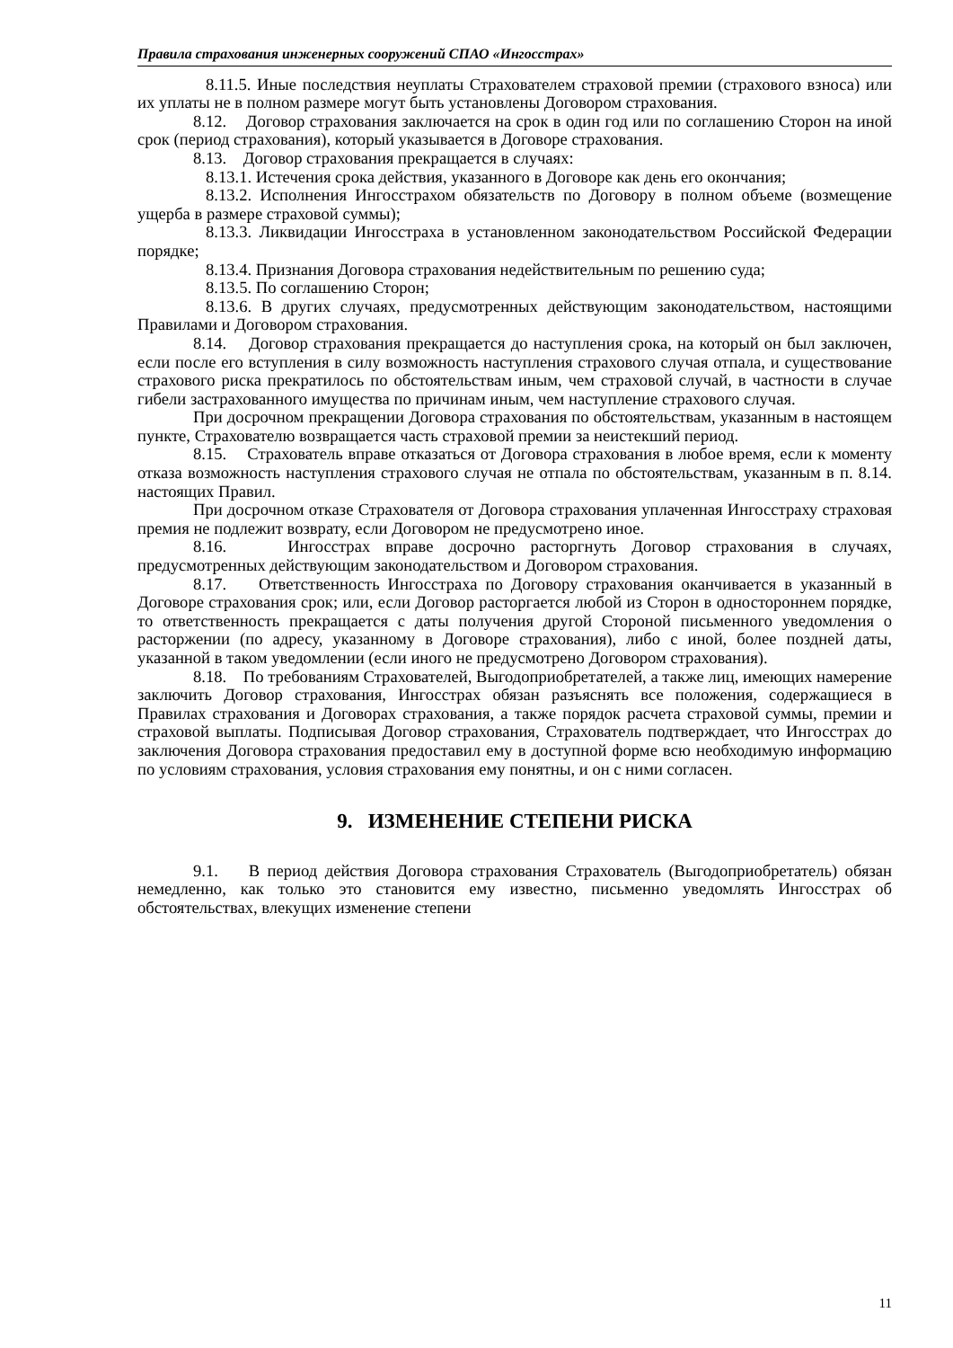Правила страхования инженерных сооружений СПАО «Ингосстрах»
8.11.5. Иные последствия неуплаты Страхователем страховой премии (страхового взноса) или их уплаты не в полном размере могут быть установлены Договором страхования.
8.12. Договор страхования заключается на срок в один год или по соглашению Сторон на иной срок (период страхования), который указывается в Договоре страхования.
8.13. Договор страхования прекращается в случаях:
8.13.1. Истечения срока действия, указанного в Договоре как день его окончания;
8.13.2. Исполнения Ингосстрахом обязательств по Договору в полном объеме (возмещение ущерба в размере страховой суммы);
8.13.3. Ликвидации Ингосстраха в установленном законодательством Российской Федерации порядке;
8.13.4. Признания Договора страхования недействительным по решению суда;
8.13.5. По соглашению Сторон;
8.13.6. В других случаях, предусмотренных действующим законодательством, настоящими Правилами и Договором страхования.
8.14. Договор страхования прекращается до наступления срока, на который он был заключен, если после его вступления в силу возможность наступления страхового случая отпала, и существование страхового риска прекратилось по обстоятельствам иным, чем страховой случай, в частности в случае гибели застрахованного имущества по причинам иным, чем наступление страхового случая.
При досрочном прекращении Договора страхования по обстоятельствам, указанным в настоящем пункте, Страхователю возвращается часть страховой премии за неистекший период.
8.15. Страхователь вправе отказаться от Договора страхования в любое время, если к моменту отказа возможность наступления страхового случая не отпала по обстоятельствам, указанным в п. 8.14. настоящих Правил.
При досрочном отказе Страхователя от Договора страхования уплаченная Ингосстраху страховая премия не подлежит возврату, если Договором не предусмотрено иное.
8.16. Ингосстрах вправе досрочно расторгнуть Договор страхования в случаях, предусмотренных действующим законодательством и Договором страхования.
8.17. Ответственность Ингосстраха по Договору страхования оканчивается в указанный в Договоре страхования срок; или, если Договор расторгается любой из Сторон в одностороннем порядке, то ответственность прекращается с даты получения другой Стороной письменного уведомления о расторжении (по адресу, указанному в Договоре страхования), либо с иной, более поздней даты, указанной в таком уведомлении (если иного не предусмотрено Договором страхования).
8.18. По требованиям Страхователей, Выгодоприобретателей, а также лиц, имеющих намерение заключить Договор страхования, Ингосстрах обязан разъяснять все положения, содержащиеся в Правилах страхования и Договорах страхования, а также порядок расчета страховой суммы, премии и страховой выплаты. Подписывая Договор страхования, Страхователь подтверждает, что Ингосстрах до заключения Договора страхования предоставил ему в доступной форме всю необходимую информацию по условиям страхования, условия страхования ему понятны, и он с ними согласен.
9. ИЗМЕНЕНИЕ СТЕПЕНИ РИСКА
9.1. В период действия Договора страхования Страхователь (Выгодоприобретатель) обязан немедленно, как только это становится ему известно, письменно уведомлять Ингосстрах об обстоятельствах, влекущих изменение степени
11